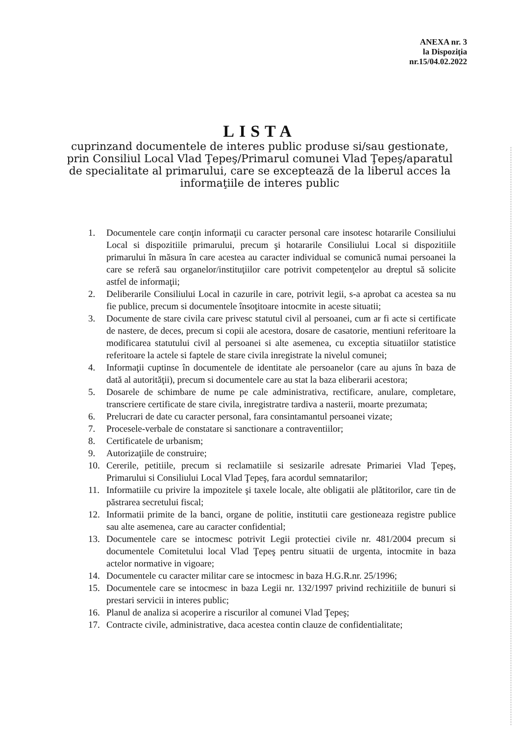ANEXA nr. 3
la Dispoziţia
nr.15/04.02.2022
LISTA
cuprinzand documentele de interes public produse si/sau gestionate, prin Consiliul Local Vlad Ţepeş/Primarul comunei Vlad Ţepeş/aparatul de specialitate al primarului, care se exceptează de la liberul acces la informaţiile de interes public
1. Documentele care conţin informaţii cu caracter personal care insotesc hotararile Consiliului Local si dispozitiile primarului, precum şi hotararile Consiliului Local si dispozitiile primarului în măsura în care acestea au caracter individual se comunică numai persoanei la care se referă sau organelor/instituţiilor care potrivit competenţelor au dreptul să solicite astfel de informaţii;
2. Deliberarile Consiliului Local in cazurile in care, potrivit legii, s-a aprobat ca acestea sa nu fie publice, precum si documentele însoţitoare intocmite in aceste situatii;
3. Documente de stare civila care privesc statutul civil al persoanei, cum ar fi acte si certificate de nastere, de deces, precum si copii ale acestora, dosare de casatorie, mentiuni referitoare la modificarea statutului civil al persoanei si alte asemenea, cu exceptia situatiilor statistice referitoare la actele si faptele de stare civila inregistrate la nivelul comunei;
4. Informaţii cuptinse în documentele de identitate ale persoanelor (care au ajuns în baza de dată al autorităţii), precum si documentele care au stat la baza eliberarii acestora;
5. Dosarele de schimbare de nume pe cale administrativa, rectificare, anulare, completare, transcriere certificate de stare civila, inregistratre tardiva a nasterii, moarte prezumata;
6. Prelucrari de date cu caracter personal, fara consintamantul persoanei vizate;
7. Procesele-verbale de constatare si sanctionare a contraventiilor;
8. Certificatele de urbanism;
9. Autorizaţiile de construire;
10. Cererile, petitiile, precum si reclamatiile si sesizarile adresate Primariei Vlad Ţepeş, Primarului si Consiliului Local Vlad Ţepeş, fara acordul semnatarilor;
11. Informatiile cu privire la impozitele şi taxele locale, alte obligatii ale plătitorilor, care tin de păstrarea secretului fiscal;
12. Informatii primite de la banci, organe de politie, institutii care gestioneaza registre publice sau alte asemenea, care au caracter confidential;
13. Documentele care se intocmesc potrivit Legii protectiei civile nr. 481/2004 precum si documentele Comitetului local Vlad Ţepeş pentru situatii de urgenta, intocmite in baza actelor normative in vigoare;
14. Documentele cu caracter militar care se intocmesc in baza H.G.R.nr. 25/1996;
15. Documentele care se intocmesc in baza Legii nr. 132/1997 privind rechizitiile de bunuri si prestari servicii in interes public;
16. Planul de analiza si acoperire a riscurilor al comunei Vlad Ţepeş;
17. Contracte civile, administrative, daca acestea contin clauze de confidentialitate;